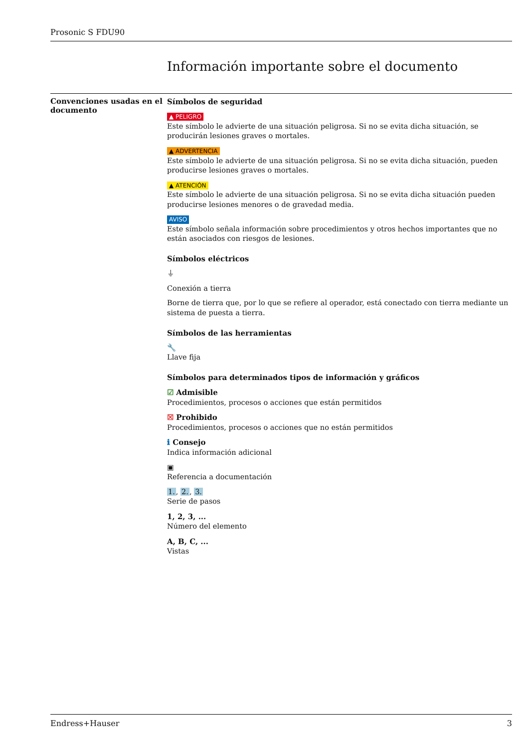Prosonic S FDU90
Información importante sobre el documento
Convenciones usadas en el documento
Símbolos de seguridad
▲ PELIGRO
Este símbolo le advierte de una situación peligrosa. Si no se evita dicha situación, se producirán lesiones graves o mortales.
▲ ADVERTENCIA
Este símbolo le advierte de una situación peligrosa. Si no se evita dicha situación, pueden producirse lesiones graves o mortales.
▲ ATENCIÓN
Este símbolo le advierte de una situación peligrosa. Si no se evita dicha situación pueden producirse lesiones menores o de gravedad media.
AVISO
Este símbolo señala información sobre procedimientos y otros hechos importantes que no están asociados con riesgos de lesiones.
Símbolos eléctricos
⏚
Conexión a tierra
Borne de tierra que, por lo que se refiere al operador, está conectado con tierra mediante un sistema de puesta a tierra.
Símbolos de las herramientas
🔧
Llave fija
Símbolos para determinados tipos de información y gráficos
☑ Admisible
Procedimientos, procesos o acciones que están permitidos
☒ Prohibido
Procedimientos, procesos o acciones que no están permitidos
ℹ Consejo
Indica información adicional
▣
Referencia a documentación
1., 2., 3.
Serie de pasos
1, 2, 3, ...
Número del elemento
A, B, C, ...
Vistas
Endress+Hauser 3